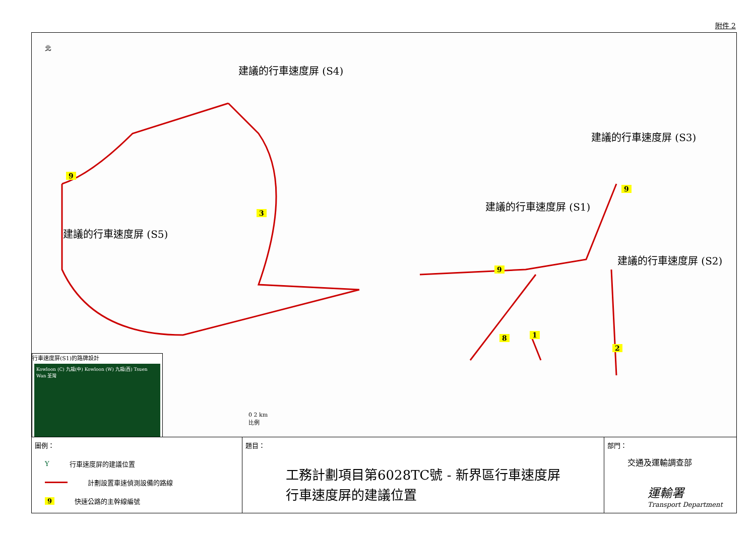附件 2
建議的行車速度屏 (S4)
建議的行車速度屏 (S3)
建議的行車速度屏 (S1)
建議的行車速度屏 (S2)
建議的行車速度屏 (S5)
9
3
9
9
8 1
2
北
0 2 km
比例
行車速度屏(S1)的路牌設計
Kowloon (C) 九龍(中) Kowloon (W) 九龍(西) Tsuen Wan 荃灣
圖例：
Y行車速度屏的建議位置
計劃設置車速偵測設備的路線
9 快速公路的主幹線編號
題目：
工務計劃項目第6028TC號 - 新界區行車速度屏
行車速度屏的建議位置
部門：
交通及運輸調查部
運輸署
Transport Department